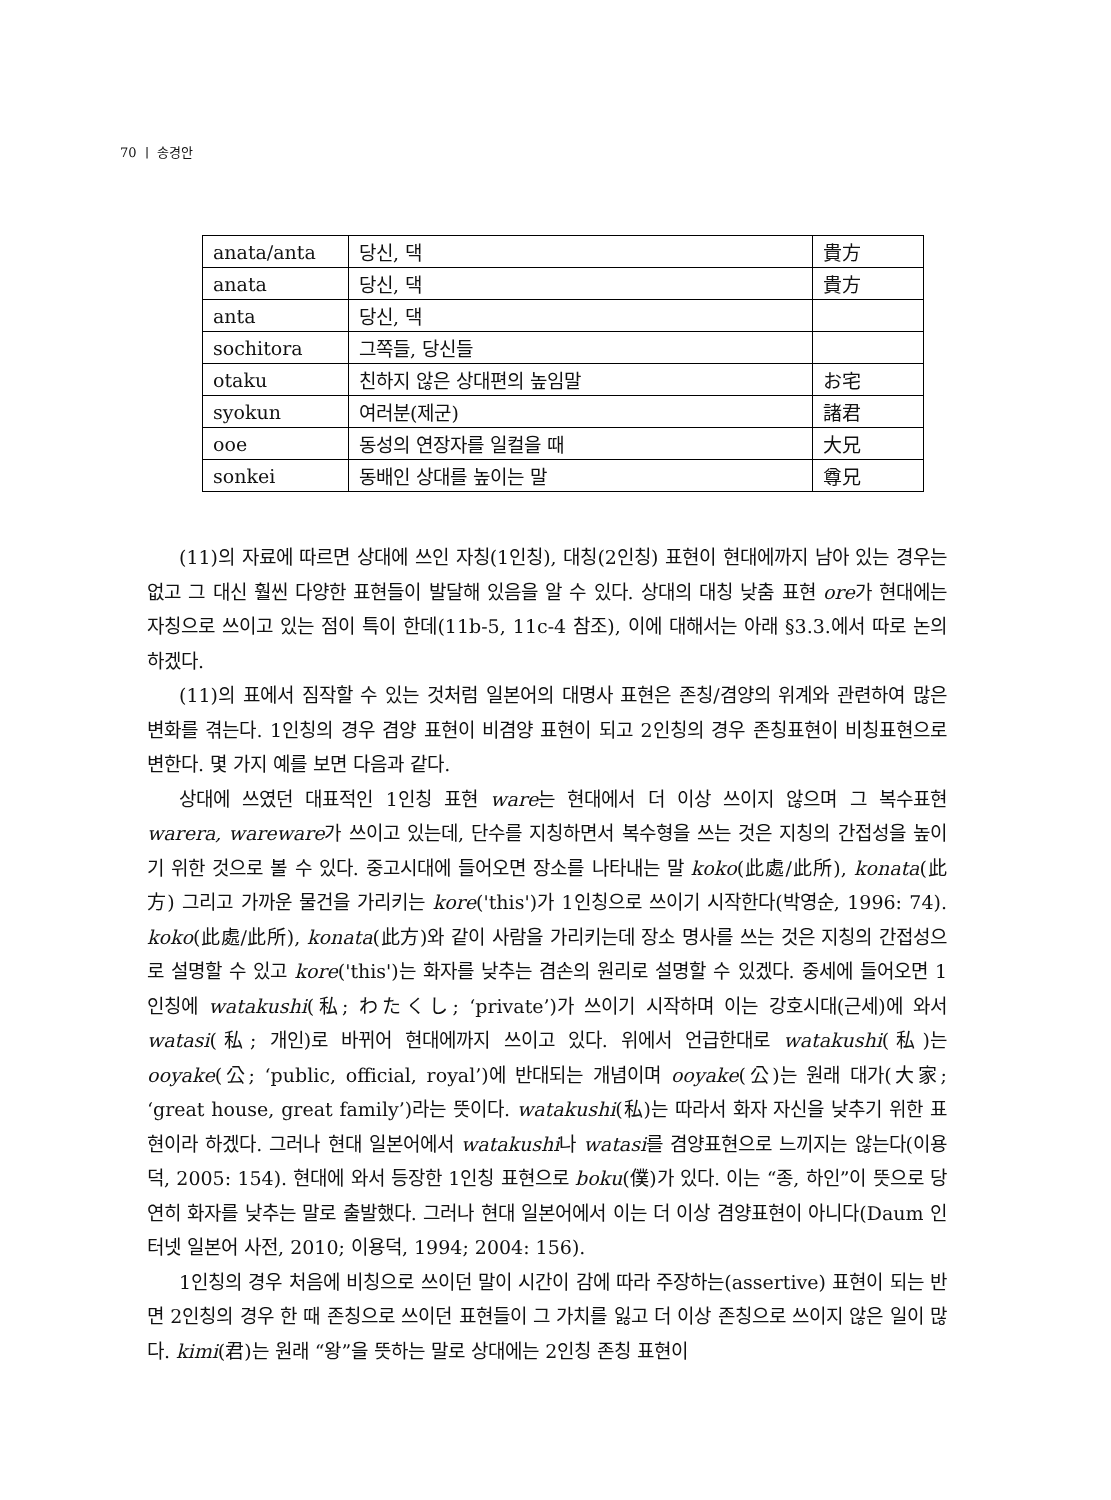70 ㅣ 송경안
| anata/anta | 당신, 댁 | 貴方 |
| anata | 당신, 댁 | 貴方 |
| anta | 당신, 댁 | |
| sochitora | 그쪽들, 당신들 | |
| otaku | 친하지 않은 상대편의 높임말 | お宅 |
| syokun | 여러분(제군) | 諸君 |
| ooe | 동성의 연장자를 일컬을 때 | 大兄 |
| sonkei | 동배인 상대를 높이는 말 | 尊兄 |
(11)의 자료에 따르면 상대에 쓰인 자칭(1인칭), 대칭(2인칭) 표현이 현대에까지 남아 있는 경우는 없고 그 대신 훨씬 다양한 표현들이 발달해 있음을 알 수 있다. 상대의 대칭 낮춤 표현 ore가 현대에는 자칭으로 쓰이고 있는 점이 특이 한데(11b-5, 11c-4 참조), 이에 대해서는 아래 §3.3.에서 따로 논의하겠다.
(11)의 표에서 짐작할 수 있는 것처럼 일본어의 대명사 표현은 존칭/겸양의 위계와 관련하여 많은 변화를 겪는다. 1인칭의 경우 겸양 표현이 비겸양 표현이 되고 2인칭의 경우 존칭표현이 비칭표현으로 변한다. 몇 가지 예를 보면 다음과 같다.
상대에 쓰였던 대표적인 1인칭 표현 ware는 현대에서 더 이상 쓰이지 않으며 그 복수표현 warera, wareware가 쓰이고 있는데, 단수를 지칭하면서 복수형을 쓰는 것은 지칭의 간접성을 높이기 위한 것으로 볼 수 있다. 중고시대에 들어오면 장소를 나타내는 말 koko(此處/此所), konata(此方) 그리고 가까운 물건을 가리키는 kore('this')가 1인칭으로 쓰이기 시작한다(박영순, 1996: 74). koko(此處/此所), konata(此方)와 같이 사람을 가리키는데 장소 명사를 쓰는 것은 지칭의 간접성으로 설명할 수 있고 kore('this')는 화자를 낮추는 겸손의 원리로 설명할 수 있겠다. 중세에 들어오면 1인칭에 watakushi(私; わたくし; ‘private’)가 쓰이기 시작하며 이는 강호시대(근세)에 와서 watasi(私; 개인)로 바뀌어 현대에까지 쓰이고 있다. 위에서 언급한대로 watakushi(私)는 ooyake(公; ‘public, official, royal’)에 반대되는 개념이며 ooyake(公)는 원래 대가(大家; ‘great house, great family’)라는 뜻이다. watakushi(私)는 따라서 화자 자신을 낮추기 위한 표현이라 하겠다. 그러나 현대 일본어에서 watakushi나 watasi를 겸양표현으로 느끼지는 않는다(이용덕, 2005: 154). 현대에 와서 등장한 1인칭 표현으로 boku(僕)가 있다. 이는 “종, 하인”이 뜻으로 당연히 화자를 낮추는 말로 출발했다. 그러나 현대 일본어에서 이는 더 이상 겸양표현이 아니다(Daum 인터넷 일본어 사전, 2010; 이용덕, 1994; 2004: 156).
1인칭의 경우 처음에 비칭으로 쓰이던 말이 시간이 감에 따라 주장하는(assertive) 표현이 되는 반면 2인칭의 경우 한 때 존칭으로 쓰이던 표현들이 그 가치를 잃고 더 이상 존칭으로 쓰이지 않은 일이 많다. kimi(君)는 원래 “왕”을 뜻하는 말로 상대에는 2인칭 존칭 표현이